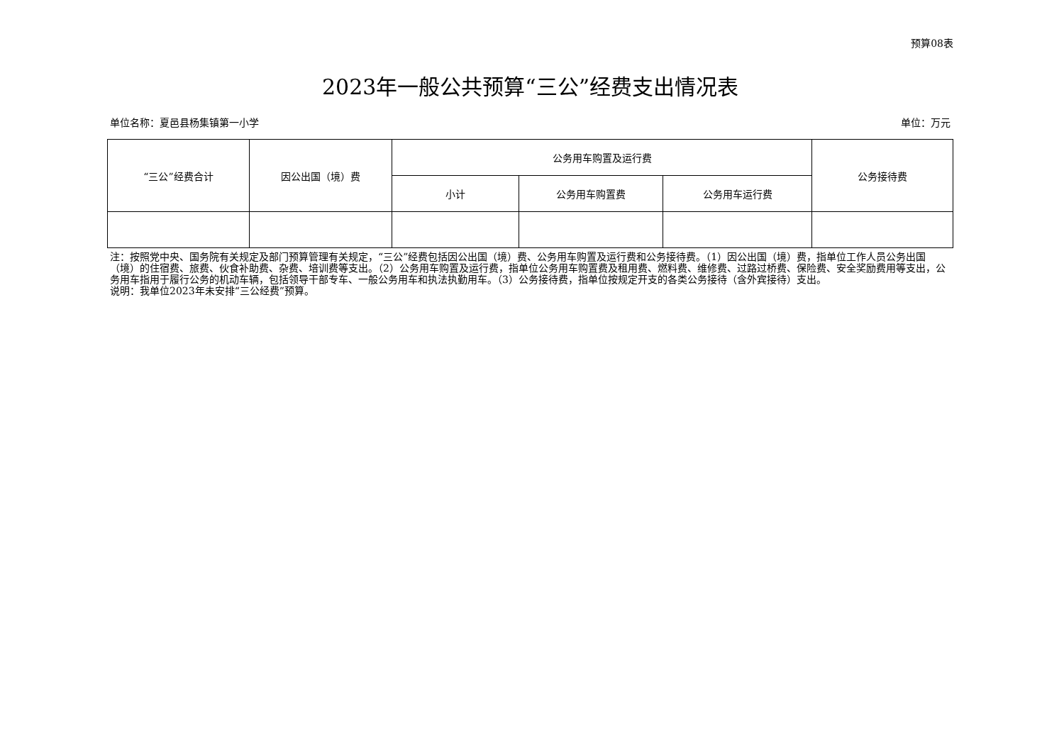预算08表
2023年一般公共预算“三公”经费支出情况表
单位名称：夏邑县杨集镇第一小学 单位：万元
| “三公”经费合计 | 因公出国（境）费 | 公务用车购置及运行费 | | | 公务接待费 |
| --- | --- | --- | --- | --- | --- |
| | | 小计 | 公务用车购置费 | 公务用车运行费 | |
注：按照党中央、国务院有关规定及部门预算管理有关规定，“三公”经费包括因公出国（境）费、公务用车购置及运行费和公务接待费。（1）因公出国（境）费，指单位工作人员公务出国（境）的住宿费、旅费、伙食补助费、杂费、培训费等支出。（2）公务用车购置及运行费，指单位公务用车购置费及租用费、燃料费、维修费、过路过桥费、保险费、安全奖励费用等支出，公务用车指用于履行公务的机动车辆，包括领导干部专车、一般公务用车和执法执勤用车。（3）公务接待费，指单位按规定开支的各类公务接待（含外宾接待）支出。
说明：我单位2023年未安排“三公经费”预算。